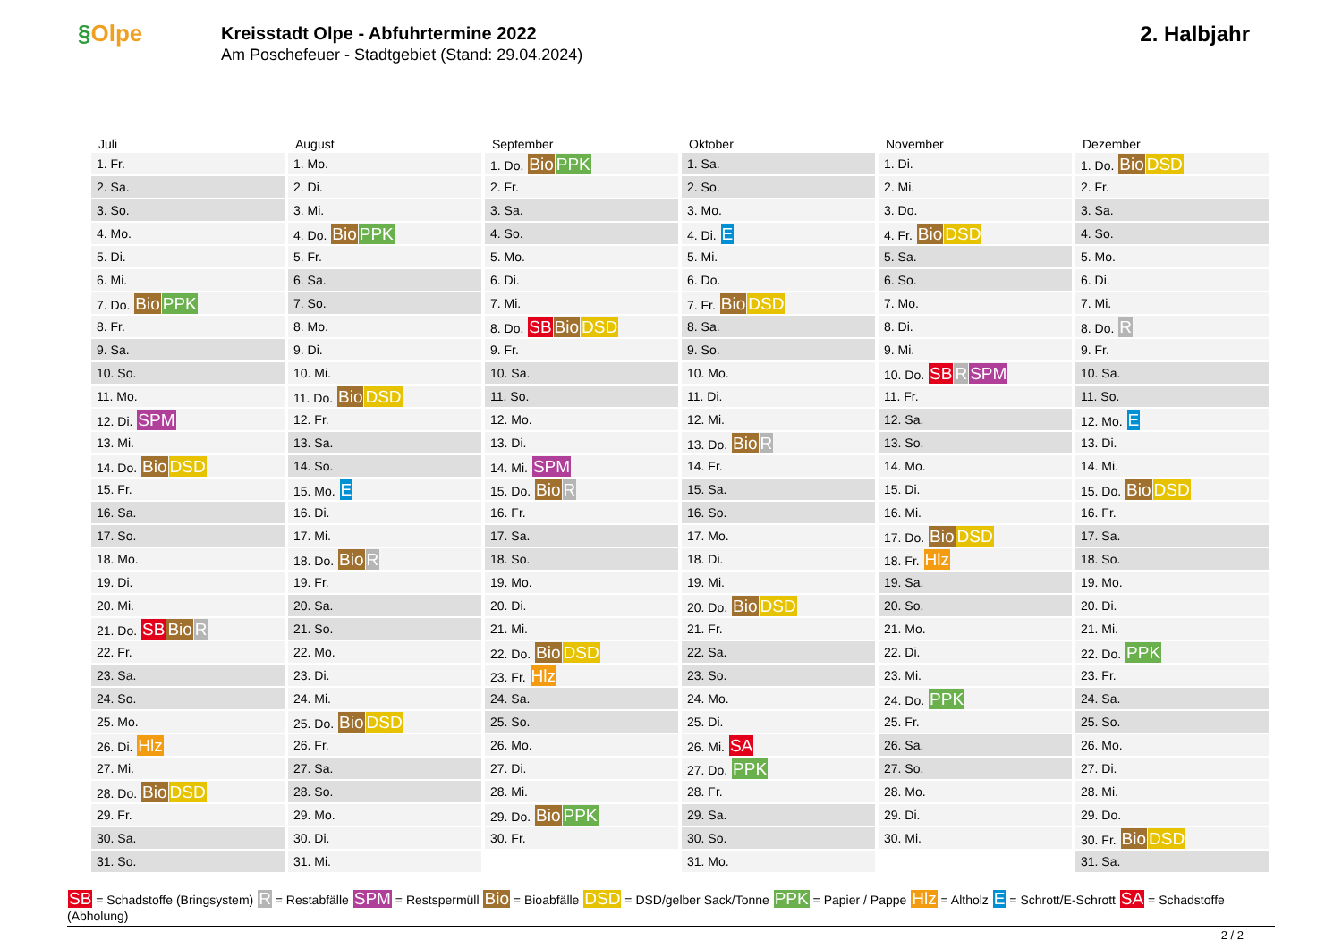§Olpe
Kreisstadt Olpe - Abfuhrtermine 2022
Am Poschefeuer - Stadtgebiet (Stand: 29.04.2024)
2. Halbjahr
Juli
| 1. Fr. |
| 2. Sa. |
| 3. So. |
| 4. Mo. |
| 5. Di. |
| 6. Mi. |
| 7. Do. Bio PPK |
| 8. Fr. |
| 9. Sa. |
| 10. So. |
| 11. Mo. |
| 12. Di. SPM |
| 13. Mi. |
| 14. Do. Bio DSD |
| 15. Fr. |
| 16. Sa. |
| 17. So. |
| 18. Mo. |
| 19. Di. |
| 20. Mi. |
| 21. Do. SB Bio R |
| 22. Fr. |
| 23. Sa. |
| 24. So. |
| 25. Mo. |
| 26. Di. Hlz |
| 27. Mi. |
| 28. Do. Bio DSD |
| 29. Fr. |
| 30. Sa. |
| 31. So. |
August
| 1. Mo. |
| 2. Di. |
| 3. Mi. |
| 4. Do. Bio PPK |
| 5. Fr. |
| 6. Sa. |
| 7. So. |
| 8. Mo. |
| 9. Di. |
| 10. Mi. |
| 11. Do. Bio DSD |
| 12. Fr. |
| 13. Sa. |
| 14. So. |
| 15. Mo. E |
| 16. Di. |
| 17. Mi. |
| 18. Do. Bio R |
| 19. Fr. |
| 20. Sa. |
| 21. So. |
| 22. Mo. |
| 23. Di. |
| 24. Mi. |
| 25. Do. Bio DSD |
| 26. Fr. |
| 27. Sa. |
| 28. So. |
| 29. Mo. |
| 30. Di. |
| 31. Mi. |
September
| 1. Do. Bio PPK |
| 2. Fr. |
| 3. Sa. |
| 4. So. |
| 5. Mo. |
| 6. Di. |
| 7. Mi. |
| 8. Do. SB Bio DSD |
| 9. Fr. |
| 10. Sa. |
| 11. So. |
| 12. Mo. |
| 13. Di. |
| 14. Mi. SPM |
| 15. Do. Bio R |
| 16. Fr. |
| 17. Sa. |
| 18. So. |
| 19. Mo. |
| 20. Di. |
| 21. Mi. |
| 22. Do. Bio DSD |
| 23. Fr. Hlz |
| 24. Sa. |
| 25. So. |
| 26. Mo. |
| 27. Di. |
| 28. Mi. |
| 29. Do. Bio PPK |
| 30. Fr. |
Oktober
| 1. Sa. |
| 2. So. |
| 3. Mo. |
| 4. Di. E |
| 5. Mi. |
| 6. Do. |
| 7. Fr. Bio DSD |
| 8. Sa. |
| 9. So. |
| 10. Mo. |
| 11. Di. |
| 12. Mi. |
| 13. Do. Bio R |
| 14. Fr. |
| 15. Sa. |
| 16. So. |
| 17. Mo. |
| 18. Di. |
| 19. Mi. |
| 20. Do. Bio DSD |
| 21. Fr. |
| 22. Sa. |
| 23. So. |
| 24. Mo. |
| 25. Di. |
| 26. Mi. SA |
| 27. Do. PPK |
| 28. Fr. |
| 29. Sa. |
| 30. So. |
| 31. Mo. |
November
| 1. Di. |
| 2. Mi. |
| 3. Do. |
| 4. Fr. Bio DSD |
| 5. Sa. |
| 6. So. |
| 7. Mo. |
| 8. Di. |
| 9. Mi. |
| 10. Do. SB R SPM |
| 11. Fr. |
| 12. Sa. |
| 13. So. |
| 14. Mo. |
| 15. Di. |
| 16. Mi. |
| 17. Do. Bio DSD |
| 18. Fr. Hlz |
| 19. Sa. |
| 20. So. |
| 21. Mo. |
| 22. Di. |
| 23. Mi. |
| 24. Do. PPK |
| 25. Fr. |
| 26. Sa. |
| 27. So. |
| 28. Mo. |
| 29. Di. |
| 30. Mi. |
Dezember
| 1. Do. Bio DSD |
| 2. Fr. |
| 3. Sa. |
| 4. So. |
| 5. Mo. |
| 6. Di. |
| 7. Mi. |
| 8. Do. R |
| 9. Fr. |
| 10. Sa. |
| 11. So. |
| 12. Mo. E |
| 13. Di. |
| 14. Mi. |
| 15. Do. Bio DSD |
| 16. Fr. |
| 17. Sa. |
| 18. So. |
| 19. Mo. |
| 20. Di. |
| 21. Mi. |
| 22. Do. PPK |
| 23. Fr. |
| 24. Sa. |
| 25. So. |
| 26. Mo. |
| 27. Di. |
| 28. Mi. |
| 29. Do. |
| 30. Fr. Bio DSD |
| 31. Sa. |
SB = Schadstoffe (Bringsystem) R = Restabfälle SPM = Restspermüll Bio = Bioabfälle DSD = DSD/gelber Sack/Tonne PPK = Papier / Pappe Hlz = Altholz E = Schrott/E-Schrott SA = Schadstoffe (Abholung)
2 / 2